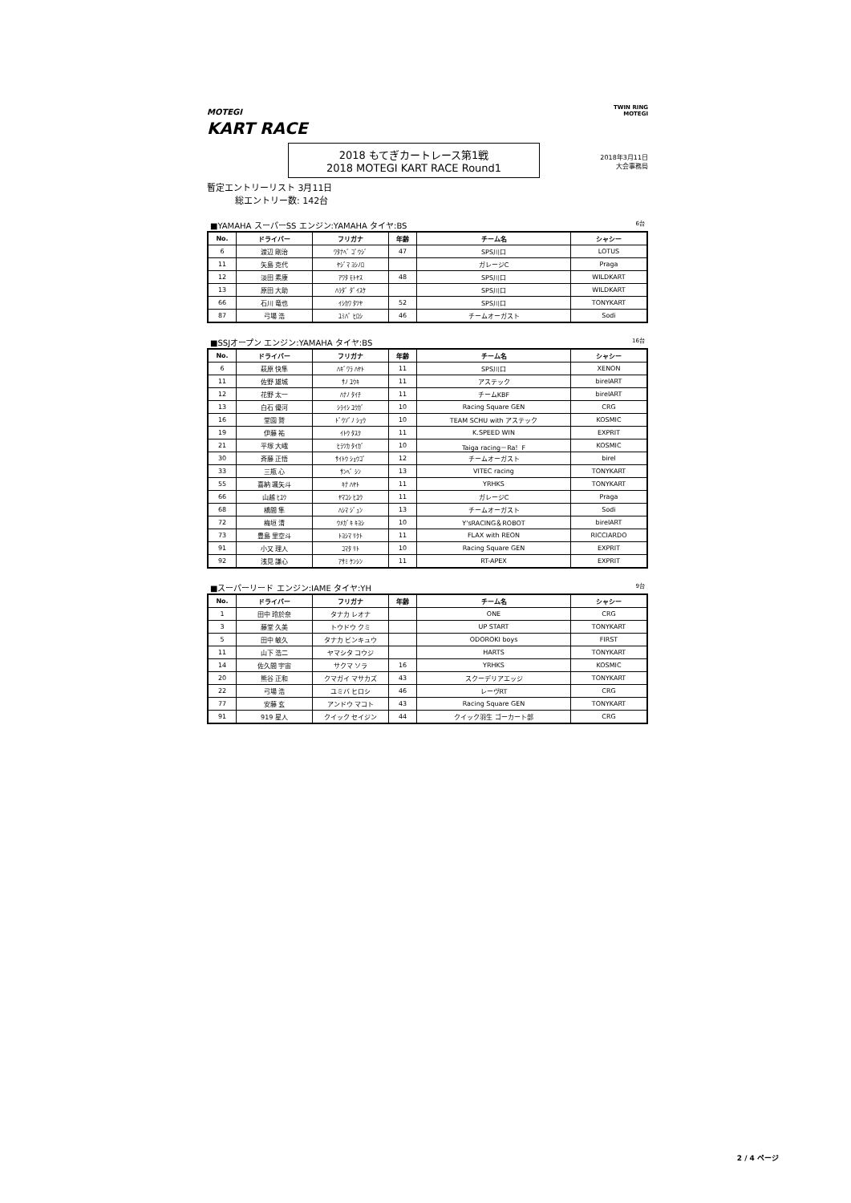MOTEGI
KART RACE
TWIN RING
MOTEGI
2018年3月11日
大会事務局
2018 もてぎカートレース第1戦
2018 MOTEGI KART RACE Round1
暫定エントリーリスト 3月11日
総エントリー数: 142台
■YAMAHA スーパーSS エンジン:YAMAHA タイヤ:BS 6台
| No. | ドライバー | フリガナ | 年齢 | チーム名 | シャシー |
| --- | --- | --- | --- | --- | --- |
| 6 | 渡辺 剛治 | ﾜﾀﾅﾍﾞ ｺﾞｳｼﾞ | 47 | SPS川口 | LOTUS |
| 11 | 矢島 克代 | ﾔｼﾞﾏ ﾖｼﾉﾛ | | ガレージC | Praga |
| 12 | 淡田 素康 | ｱﾜﾀ ﾓﾄﾔｽ | 48 | SPS川口 | WILDKART |
| 13 | 原田 大助 | ﾊﾗﾀﾞ ﾀﾞｲｽｹ | | SPS川口 | WILDKART |
| 66 | 石川 竜也 | ｲｼｶﾜ ﾀﾂﾔ | 52 | SPS川口 | TONYKART |
| 87 | 弓場 浩 | ﾕﾐﾊﾞ ﾋﾛｼ | 46 | チームオーガスト | Sodi |
■SSJオープン エンジン:YAMAHA タイヤ:BS 16台
| No. | ドライバー | フリガナ | 年齢 | チーム名 | シャシー |
| --- | --- | --- | --- | --- | --- |
| 6 | 萩原 快隼 | ﾊｷﾞﾜﾗ ﾊﾔﾄ | 11 | SPS川口 | XENON |
| 11 | 佐野 雄城 | ｻﾉ ﾕｳｷ | 11 | アステック | birelART |
| 12 | 花野 太一 | ﾊﾅﾉ ﾀｲﾁ | 11 | チームKBF | birelART |
| 13 | 白石 優河 | ｼﾗｲｼ ﾕｳｶﾞ | 10 | Racing Square GEN | CRG |
| 16 | 堂園 鷲 | ﾄﾞｳｿﾞﾉ ｼｭｳ | 10 | TEAM SCHU with アステック | KOSMIC |
| 19 | 伊藤 祐 | ｲﾄｳ ﾀｽｸ | 11 | K.SPEED WIN | EXPRIT |
| 21 | 平塚 大峨 | ﾋﾗﾂｶ ﾀｲｶﾞ | 10 | Taiga racing－Ra！F | KOSMIC |
| 30 | 斉藤 正悟 | ｻｲﾄｳ ｼｮｳｺﾞ | 12 | チームオーガスト | birel |
| 33 | 三瓶 心 | ｻﾝﾍﾞ ｼﾝ | 13 | VITEC racing | TONYKART |
| 55 | 喜納 颯矢斗 | ｷﾅ ﾊﾔﾄ | 11 | YRHKS | TONYKART |
| 66 | 山越 ﾋﾕｳ | ﾔﾏｺｼ ﾋﾕｳ | 11 | ガレージC | Praga |
| 68 | 橋間 隼 | ﾊｼﾏ ｼﾞｭﾝ | 13 | チームオーガスト | Sodi |
| 72 | 梅垣 清 | ｳﾒｶﾞｷ ｷﾖｼ | 10 | Y'sRACING＆ROBOT | birelART |
| 73 | 豊島 里空斗 | ﾄﾖｼﾏ ﾘｸﾄ | 11 | FLAX with REON | RICCIARDO |
| 91 | 小又 理人 | ｺﾏﾀ ﾘﾄ | 10 | Racing Square GEN | EXPRIT |
| 92 | 浅見 謙心 | ｱｻﾐ ｹﾝｼﾝ | 11 | RT-APEX | EXPRIT |
■スーパーリード エンジン:IAME タイヤ:YH 9台
| No. | ドライバー | フリガナ | 年齢 | チーム名 | シャシー |
| --- | --- | --- | --- | --- | --- |
| 1 | 田中 玲於奈 | タナカ レオナ | | ONE | CRG |
| 3 | 藤堂 久美 | トウドウ クミ | | UP START | TONYKART |
| 5 | 田中 敏久 | タナカ ビンキュウ | | ODOROKI boys | FIRST |
| 11 | 山下 浩二 | ヤマシタ コウジ | | HARTS | TONYKART |
| 14 | 佐久間 宇宙 | サクマ ソラ | 16 | YRHKS | KOSMIC |
| 20 | 熊谷 正和 | クマガイ マサカズ | 43 | スクーデリアエッジ | TONYKART |
| 22 | 弓場 浩 | ユミバ ヒロシ | 46 | レーヴRT | CRG |
| 77 | 安藤 玄 | アンドウ マコト | 43 | Racing Square GEN | TONYKART |
| 91 | 919 星人 | クイック セイジン | 44 | クイック羽生 ゴーカート部 | CRG |
2 / 4 ページ